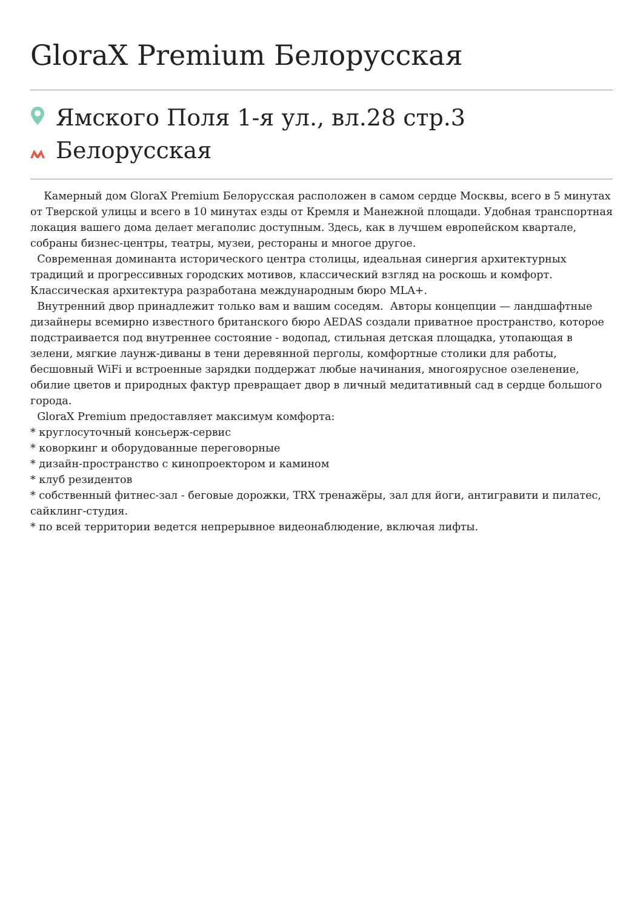GloraX Premium Белорусская
Ямского Поля 1-я ул., вл.28 стр.3
Белорусская
Камерный дом GloraX Premium Белорусская расположен в самом сердце Москвы, всего в 5 минутах от Тверской улицы и всего в 10 минутах езды от Кремля и Манежной площади. Удобная транспортная локация вашего дома делает мегаполис доступным. Здесь, как в лучшем европейском квартале, собраны бизнес-центры, театры, музеи, рестораны и многое другое.
Современная доминанта исторического центра столицы, идеальная синергия архитектурных традиций и прогрессивных городских мотивов, классический взгляд на роскошь и комфорт. Классическая архитектура разработана международным бюро MLA+.
Внутренний двор принадлежит только вам и вашим соседям. Авторы концепции — ландшафтные дизайнеры всемирно известного британского бюро AEDAS создали приватное пространство, которое подстраивается под внутреннее состояние - водопад, стильная детская площадка, утопающая в зелени, мягкие лаунж-диваны в тени деревянной перголы, комфортные столики для работы, бесшовный WiFi и встроенные зарядки поддержат любые начинания, многоярусное озеленение, обилие цветов и природных фактур превращает двор в личный медитативный сад в сердце большого города.
GloraX Premium предоставляет максимум комфорта:
* круглосуточный консьерж-сервис
* коворкинг и оборудованные переговорные
* дизайн-пространство с кинопроектором и камином
* клуб резидентов
* собственный фитнес-зал - беговые дорожки, TRX тренажёры, зал для йоги, антигравити и пилатес, сайклинг-студия.
* по всей территории ведется непрерывное видеонаблюдение, включая лифты.